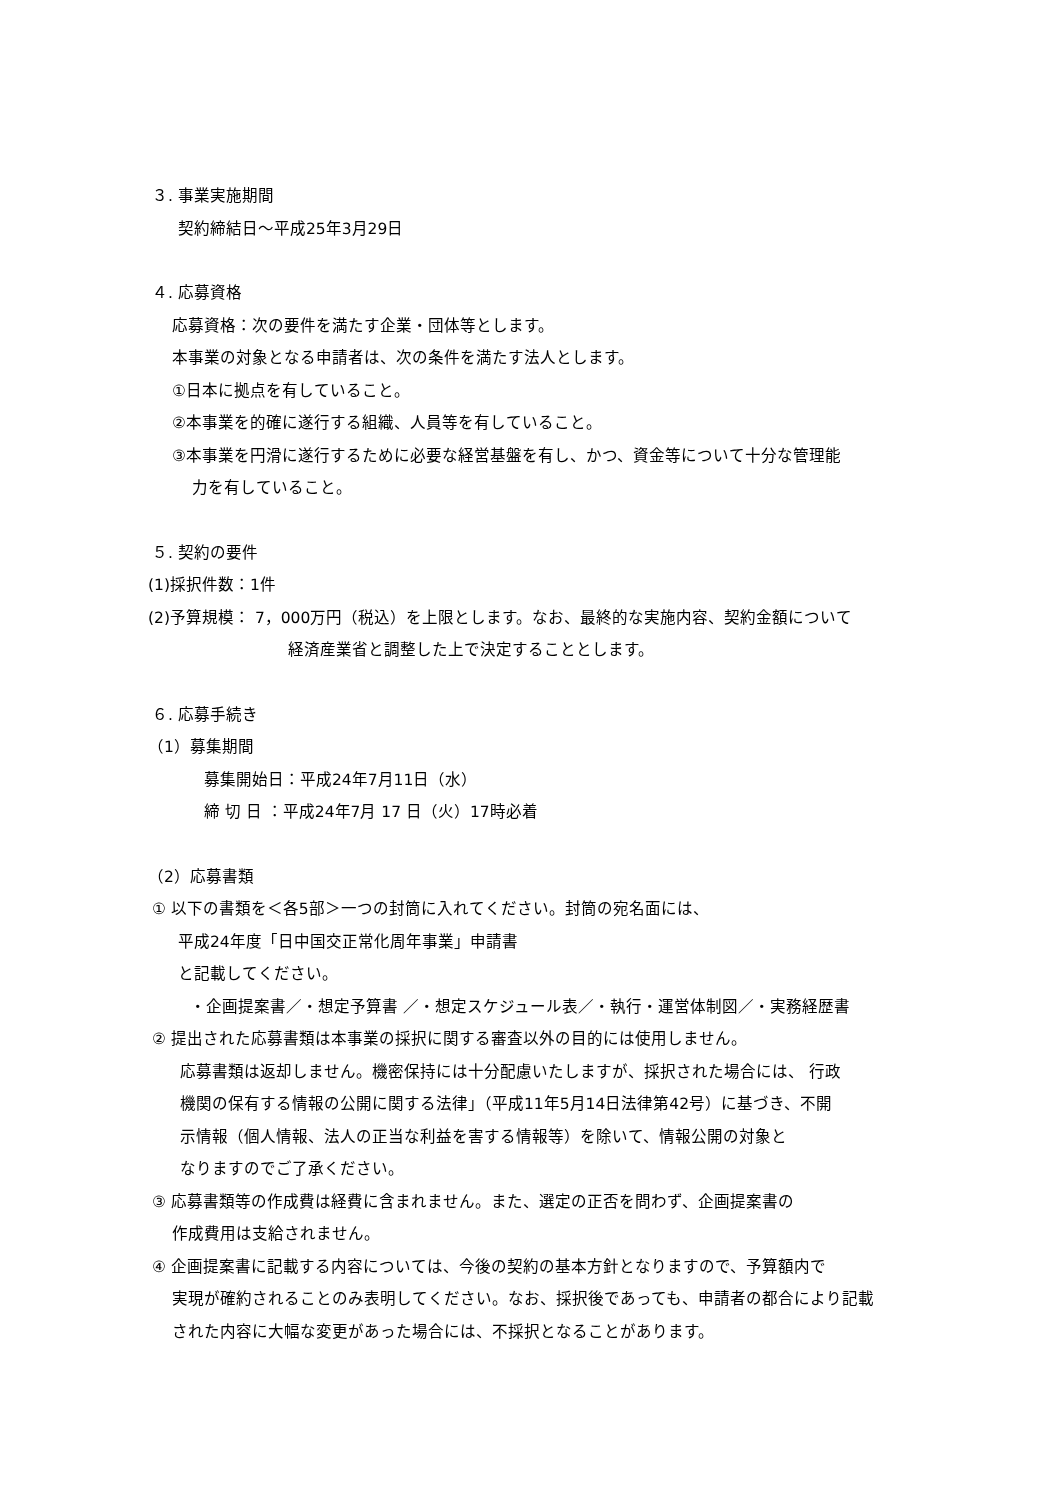３. 事業実施期間
契約締結日～平成25年3月29日
４. 応募資格
応募資格：次の要件を満たす企業・団体等とします。
本事業の対象となる申請者は、次の条件を満たす法人とします。
①日本に拠点を有していること。
②本事業を的確に遂行する組織、人員等を有していること。
③本事業を円滑に遂行するために必要な経営基盤を有し、かつ、資金等について十分な管理能
力を有していること。
５. 契約の要件
(1)採択件数：1件
(2)予算規模： 7，000万円（税込）を上限とします。なお、最終的な実施内容、契約金額について
経済産業省と調整した上で決定することとします。
６. 応募手続き
（1）募集期間
募集開始日：平成24年7月11日（水）
締 切 日 ：平成24年7月 17 日（火）17時必着
（2）応募書類
① 以下の書類を＜各5部＞一つの封筒に入れてください。封筒の宛名面には、
平成24年度「日中国交正常化周年事業」申請書
と記載してください。
・企画提案書／・想定予算書 ／・想定スケジュール表／・執行・運営体制図／・実務経歴書
② 提出された応募書類は本事業の採択に関する審査以外の目的には使用しません。
応募書類は返却しません。機密保持には十分配慮いたしますが、採択された場合には、 行政
機関の保有する情報の公開に関する法律」（平成11年5月14日法律第42号）に基づき、不開
示情報（個人情報、法人の正当な利益を害する情報等）を除いて、情報公開の対象と
なりますのでご了承ください。
③ 応募書類等の作成費は経費に含まれません。また、選定の正否を問わず、企画提案書の
作成費用は支給されません。
④ 企画提案書に記載する内容については、今後の契約の基本方針となりますので、予算額内で
実現が確約されることのみ表明してください。なお、採択後であっても、申請者の都合により記載
された内容に大幅な変更があった場合には、不採択となることがあります。